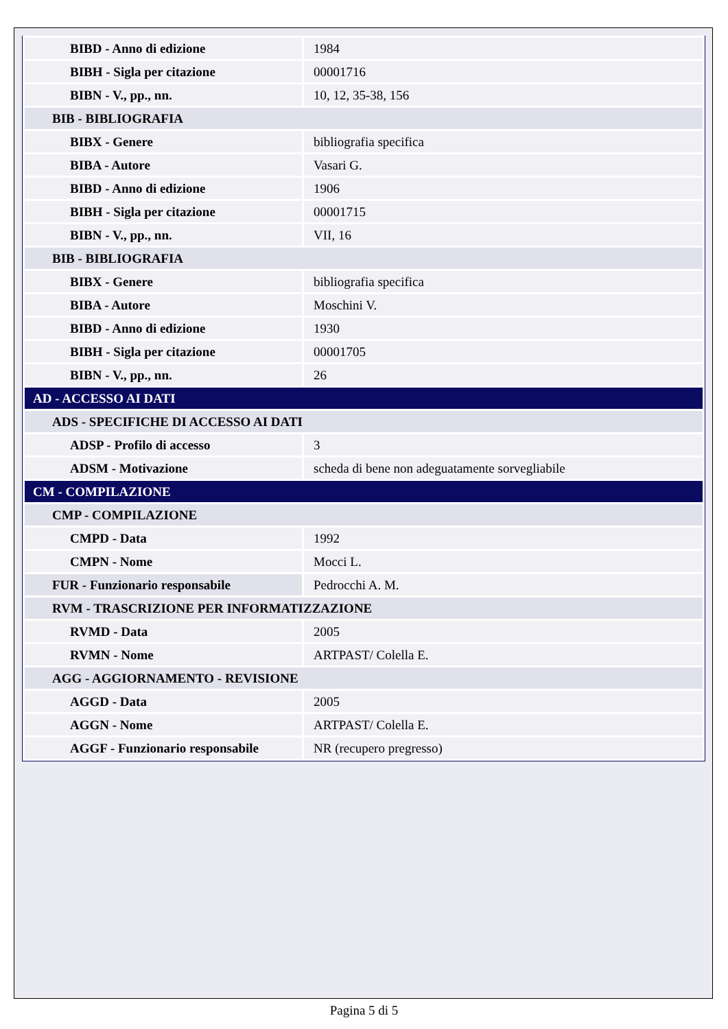| BIBD - Anno di edizione | 1984 |
| BIBH - Sigla per citazione | 00001716 |
| BIBN - V., pp., nn. | 10, 12, 35-38, 156 |
| BIB - BIBLIOGRAFIA | |
| BIBX - Genere | bibliografia specifica |
| BIBA - Autore | Vasari G. |
| BIBD - Anno di edizione | 1906 |
| BIBH - Sigla per citazione | 00001715 |
| BIBN - V., pp., nn. | VII, 16 |
| BIB - BIBLIOGRAFIA | |
| BIBX - Genere | bibliografia specifica |
| BIBA - Autore | Moschini V. |
| BIBD - Anno di edizione | 1930 |
| BIBH - Sigla per citazione | 00001705 |
| BIBN - V., pp., nn. | 26 |
| AD - ACCESSO AI DATI | |
| ADS - SPECIFICHE DI ACCESSO AI DATI | |
| ADSP - Profilo di accesso | 3 |
| ADSM - Motivazione | scheda di bene non adeguatamente sorvegliabile |
| CM - COMPILAZIONE | |
| CMP - COMPILAZIONE | |
| CMPD - Data | 1992 |
| CMPN - Nome | Mocci L. |
| FUR - Funzionario responsabile | Pedrocchi A. M. |
| RVM - TRASCRIZIONE PER INFORMATIZZAZIONE | |
| RVMD - Data | 2005 |
| RVMN - Nome | ARTPAST/ Colella E. |
| AGG - AGGIORNAMENTO - REVISIONE | |
| AGGD - Data | 2005 |
| AGGN - Nome | ARTPAST/ Colella E. |
| AGGF - Funzionario responsabile | NR (recupero pregresso) |
Pagina 5 di 5